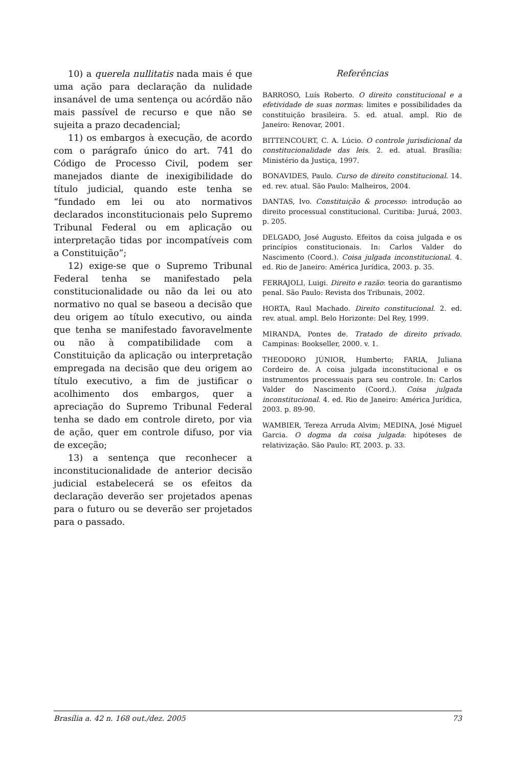10) a querela nullitatis nada mais é que uma ação para declaração da nulidade insanável de uma sentença ou acórdão não mais passível de recurso e que não se sujeita a prazo decadencial;
11) os embargos à execução, de acordo com o parágrafo único do art. 741 do Código de Processo Civil, podem ser manejados diante de inexigibilidade do título judicial, quando este tenha se “fundado em lei ou ato normativos declarados inconstitucionais pelo Supremo Tribunal Federal ou em aplicação ou interpretação tidas por incompatíveis com a Constituição”;
12) exige-se que o Supremo Tribunal Federal tenha se manifestado pela constitucionalidade ou não da lei ou ato normativo no qual se baseou a decisão que deu origem ao título executivo, ou ainda que tenha se manifestado favoravelmente ou não à compatibilidade com a Constituição da aplicação ou interpretação empregada na decisão que deu origem ao título executivo, a fim de justificar o acolhimento dos embargos, quer a apreciação do Supremo Tribunal Federal tenha se dado em controle direto, por via de ação, quer em controle difuso, por via de exceção;
13) a sentença que reconhecer a inconstitucionalidade de anterior decisão judicial estabelecerá se os efeitos da declaração deverão ser projetados apenas para o futuro ou se deverão ser projetados para o passado.
Referências
BARROSO, Luís Roberto. O direito constitucional e a efetividade de suas normas: limites e possibilidades da constituição brasileira. 5. ed. atual. ampl. Rio de Janeiro: Renovar, 2001.
BITTENCOURT, C. A. Lúcio. O controle jurisdicional da constitucionalidade das leis. 2. ed. atual. Brasília: Ministério da Justiça, 1997.
BONAVIDES, Paulo. Curso de direito constitucional. 14. ed. rev. atual. São Paulo: Malheiros, 2004.
DANTAS, Ivo. Constituição & processo: introdução ao direito processual constitucional. Curitiba: Juruá, 2003. p. 205.
DELGADO, José Augusto. Efeitos da coisa julgada e os princípios constitucionais. In: Carlos Valder do Nascimento (Coord.). Coisa julgada inconstitucional. 4. ed. Rio de Janeiro: América Jurídica, 2003. p. 35.
FERRAJOLI, Luigi. Direito e razão: teoria do garantismo penal. São Paulo: Revista dos Tribunais, 2002.
HORTA, Raul Machado. Direito constitucional. 2. ed. rev. atual. ampl. Belo Horizonte: Del Rey, 1999.
MIRANDA, Pontes de. Tratado de direito privado. Campinas: Bookseller, 2000. v. 1.
THEODORO JÚNIOR, Humberto; FARIA, Juliana Cordeiro de. A coisa julgada inconstitucional e os instrumentos processuais para seu controle. In: Carlos Valder do Nascimento (Coord.). Coisa julgada inconstitucional. 4. ed. Rio de Janeiro: América Jurídica, 2003. p. 89-90.
WAMBIER, Tereza Arruda Alvim; MEDINA, José Miguel Garcia. O dogma da coisa julgada: hipóteses de relativização. São Paulo: RT, 2003. p. 33.
Brasília a. 42 n. 168 out./dez. 2005 73